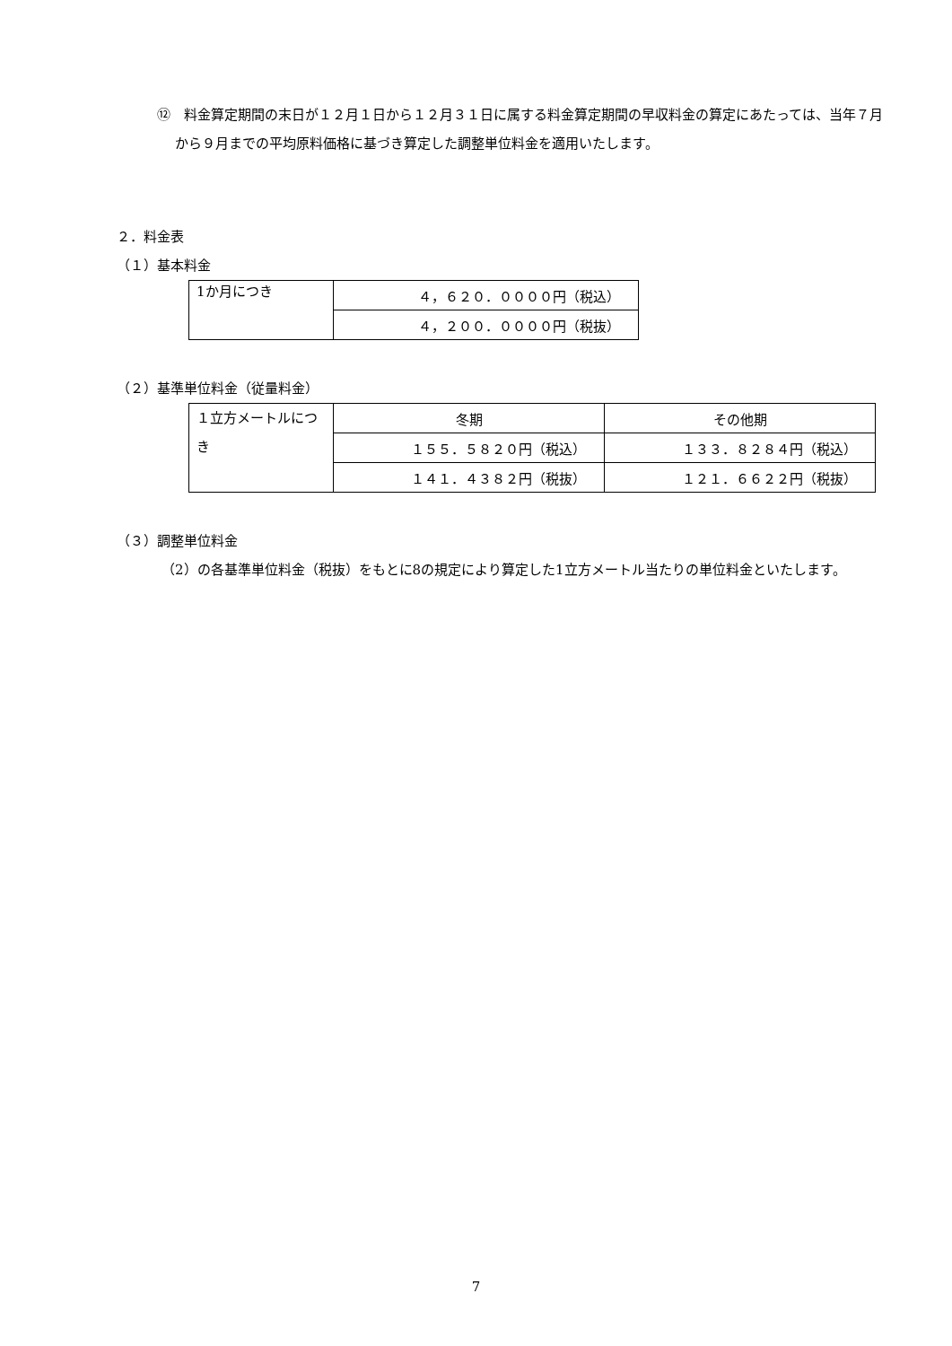⑫　料金算定期間の末日が１２月１日から１２月３１日に属する料金算定期間の早収料金の算定にあたっては、当年７月から９月までの平均原料価格に基づき算定した調整単位料金を適用いたします。
２．料金表
（１）基本料金
| 1か月につき | ４，６２０．００００円（税込） |
| | ４，２００．００００円（税抜） |
（２）基準単位料金（従量料金）
| １立方メートルにつき | 冬期 | その他期 |
| | １５５．５８２０円（税込） | １３３．８２８４円（税込） |
| | １４１．４３８２円（税抜） | １２１．６６２２円（税抜） |
（３）調整単位料金
（2）の各基準単位料金（税抜）をもとに8の規定により算定した1立方メートル当たりの単位料金といたします。
7